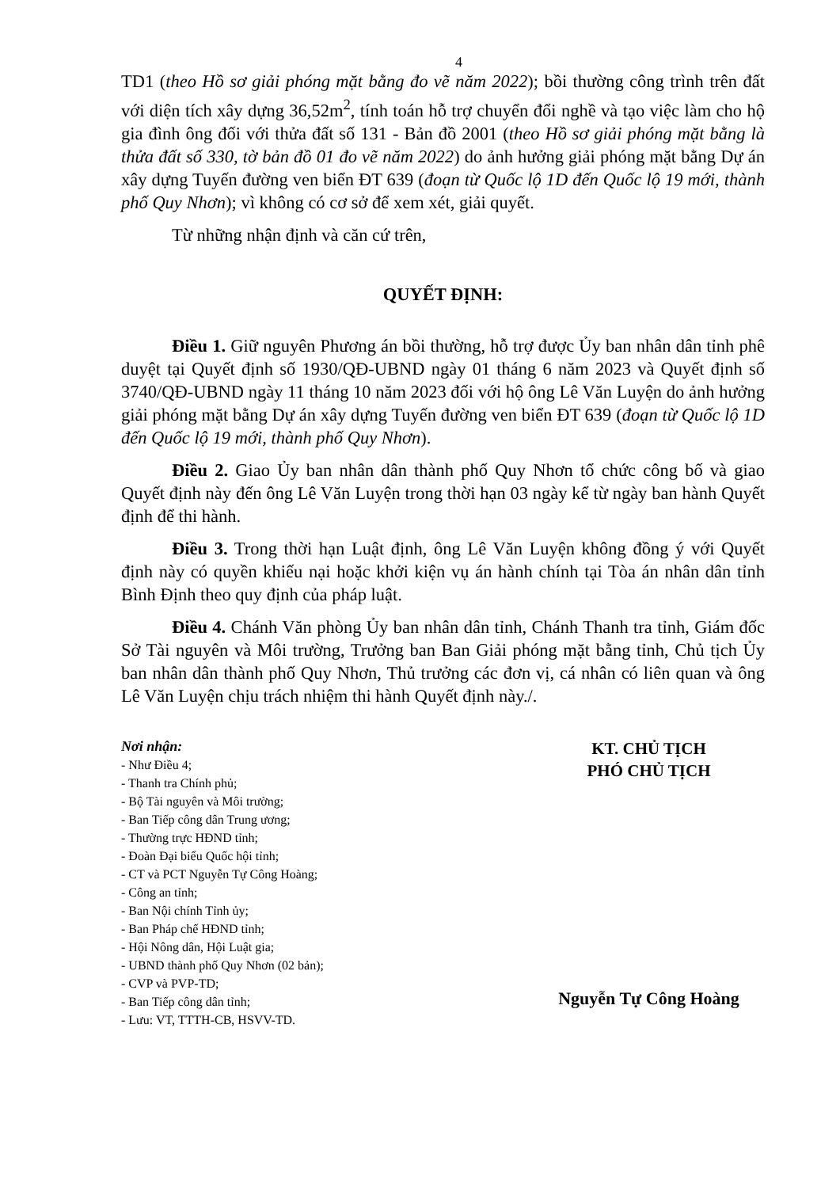4
TD1 (theo Hồ sơ giải phóng mặt bằng đo vẽ năm 2022); bồi thường công trình trên đất với diện tích xây dựng 36,52m<sup>2</sup>, tính toán hỗ trợ chuyển đổi nghề và tạo việc làm cho hộ gia đình ông đối với thửa đất số 131 - Bản đồ 2001 (theo Hồ sơ giải phóng mặt bằng là thửa đất số 330, tờ bản đồ 01 đo vẽ năm 2022) do ảnh hưởng giải phóng mặt bằng Dự án xây dựng Tuyến đường ven biển ĐT 639 (đoạn từ Quốc lộ 1D đến Quốc lộ 19 mới, thành phố Quy Nhơn); vì không có cơ sở để xem xét, giải quyết.
Từ những nhận định và căn cứ trên,
QUYẾT ĐỊNH:
Điều 1. Giữ nguyên Phương án bồi thường, hỗ trợ được Ủy ban nhân dân tỉnh phê duyệt tại Quyết định số 1930/QĐ-UBND ngày 01 tháng 6 năm 2023 và Quyết định số 3740/QĐ-UBND ngày 11 tháng 10 năm 2023 đối với hộ ông Lê Văn Luyện do ảnh hưởng giải phóng mặt bằng Dự án xây dựng Tuyến đường ven biển ĐT 639 (đoạn từ Quốc lộ 1D đến Quốc lộ 19 mới, thành phố Quy Nhơn).
Điều 2. Giao Ủy ban nhân dân thành phố Quy Nhơn tổ chức công bố và giao Quyết định này đến ông Lê Văn Luyện trong thời hạn 03 ngày kể từ ngày ban hành Quyết định để thi hành.
Điều 3. Trong thời hạn Luật định, ông Lê Văn Luyện không đồng ý với Quyết định này có quyền khiếu nại hoặc khởi kiện vụ án hành chính tại Tòa án nhân dân tỉnh Bình Định theo quy định của pháp luật.
Điều 4. Chánh Văn phòng Ủy ban nhân dân tỉnh, Chánh Thanh tra tỉnh, Giám đốc Sở Tài nguyên và Môi trường, Trưởng ban Ban Giải phóng mặt bằng tỉnh, Chủ tịch Ủy ban nhân dân thành phố Quy Nhơn, Thủ trưởng các đơn vị, cá nhân có liên quan và ông Lê Văn Luyện chịu trách nhiệm thi hành Quyết định này./.
Nơi nhận:
- Như Điều 4;
- Thanh tra Chính phủ;
- Bộ Tài nguyên và Môi trường;
- Ban Tiếp công dân Trung ương;
- Thường trực HĐND tỉnh;
- Đoàn Đại biểu Quốc hội tỉnh;
- CT và PCT Nguyễn Tự Công Hoàng;
- Công an tỉnh;
- Ban Nội chính Tỉnh ủy;
- Ban Pháp chế HĐND tỉnh;
- Hội Nông dân, Hội Luật gia;
- UBND thành phố Quy Nhơn (02 bản);
- CVP và PVP-TD;
- Ban Tiếp công dân tỉnh;
- Lưu: VT, TTTH-CB, HSVV-TD.
KT. CHỦ TỊCH
PHÓ CHỦ TỊCH
Nguyễn Tự Công Hoàng